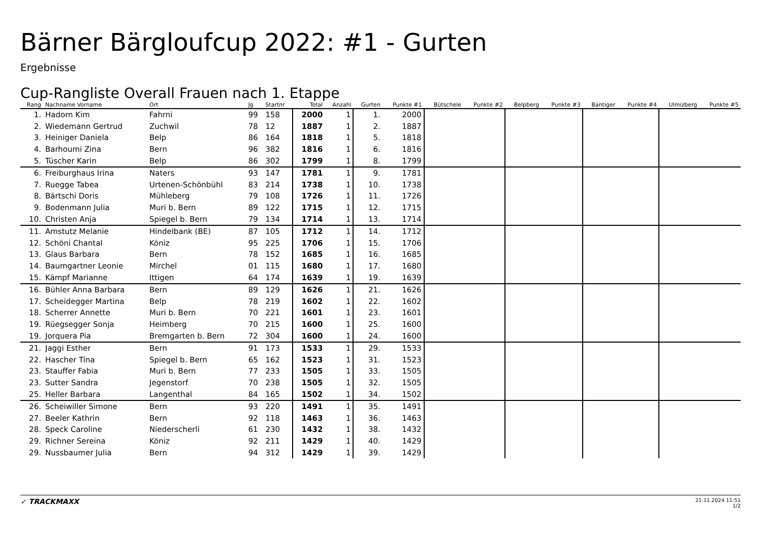Bärner Bärgloufcup 2022: #1 - Gurten
Ergebnisse
Cup-Rangliste Overall Frauen nach 1. Etappe
| Rang | Nachname Vorname | Ort | Jg | Startnr | Total | Anzahl | Gurten | Punkte #1 | Bütschele | Punkte #2 | Belpberg | Punkte #3 | Bantiger | Punkte #4 | Ulmizberg | Punkte #5 |
| --- | --- | --- | --- | --- | --- | --- | --- | --- | --- | --- | --- | --- | --- | --- | --- | --- |
| 1. | Hadorn Kim | Fahrni | 99 | 158 | 2000 | 1 | 1. | 2000 | | | | | | | | |
| 2. | Wiedemann Gertrud | Zuchwil | 78 | 12 | 1887 | 1 | 2. | 1887 | | | | | | | | |
| 3. | Heiniger Daniela | Belp | 86 | 164 | 1818 | 1 | 5. | 1818 | | | | | | | | |
| 4. | Barhoumi Zina | Bern | 96 | 382 | 1816 | 1 | 6. | 1816 | | | | | | | | |
| 5. | Tüscher Karin | Belp | 86 | 302 | 1799 | 1 | 8. | 1799 | | | | | | | | |
| 6. | Freiburghaus Irina | Naters | 93 | 147 | 1781 | 1 | 9. | 1781 | | | | | | | | |
| 7. | Ruegge Tabea | Urtenen-Schönbühl | 83 | 214 | 1738 | 1 | 10. | 1738 | | | | | | | | |
| 8. | Bärtschi Doris | Mühleberg | 79 | 108 | 1726 | 1 | 11. | 1726 | | | | | | | | |
| 9. | Bodenmann Julia | Muri b. Bern | 89 | 122 | 1715 | 1 | 12. | 1715 | | | | | | | | |
| 10. | Christen Anja | Spiegel b. Bern | 79 | 134 | 1714 | 1 | 13. | 1714 | | | | | | | | |
| 11. | Amstutz Melanie | Hindelbank (BE) | 87 | 105 | 1712 | 1 | 14. | 1712 | | | | | | | | |
| 12. | Schöni Chantal | Köniz | 95 | 225 | 1706 | 1 | 15. | 1706 | | | | | | | | |
| 13. | Glaus Barbara | Bern | 78 | 152 | 1685 | 1 | 16. | 1685 | | | | | | | | |
| 14. | Baumgartner Leonie | Mirchel | 01 | 115 | 1680 | 1 | 17. | 1680 | | | | | | | | |
| 15. | Kämpf Marianne | Ittigen | 64 | 174 | 1639 | 1 | 19. | 1639 | | | | | | | | |
| 16. | Bühler Anna Barbara | Bern | 89 | 129 | 1626 | 1 | 21. | 1626 | | | | | | | | |
| 17. | Scheidegger Martina | Belp | 78 | 219 | 1602 | 1 | 22. | 1602 | | | | | | | | |
| 18. | Scherrer Annette | Muri b. Bern | 70 | 221 | 1601 | 1 | 23. | 1601 | | | | | | | | |
| 19. | Rüegsegger Sonja | Heimberg | 70 | 215 | 1600 | 1 | 25. | 1600 | | | | | | | | |
| 19. | Jorquera Pia | Bremgarten b. Bern | 72 | 304 | 1600 | 1 | 24. | 1600 | | | | | | | | |
| 21. | Jaggi Esther | Bern | 91 | 173 | 1533 | 1 | 29. | 1533 | | | | | | | | |
| 22. | Hascher Tina | Spiegel b. Bern | 65 | 162 | 1523 | 1 | 31. | 1523 | | | | | | | | |
| 23. | Stauffer Fabia | Muri b. Bern | 77 | 233 | 1505 | 1 | 33. | 1505 | | | | | | | | |
| 23. | Sutter Sandra | Jegenstorf | 70 | 238 | 1505 | 1 | 32. | 1505 | | | | | | | | |
| 25. | Heller Barbara | Langenthal | 84 | 165 | 1502 | 1 | 34. | 1502 | | | | | | | | |
| 26. | Scheiwiller Simone | Bern | 93 | 220 | 1491 | 1 | 35. | 1491 | | | | | | | | |
| 27. | Beeler Kathrin | Bern | 92 | 118 | 1463 | 1 | 36. | 1463 | | | | | | | | |
| 28. | Speck Caroline | Niederscherli | 61 | 230 | 1432 | 1 | 38. | 1432 | | | | | | | | |
| 29. | Richner Sereina | Köniz | 92 | 211 | 1429 | 1 | 40. | 1429 | | | | | | | | |
| 29. | Nussbaumer Julia | Bern | 94 | 312 | 1429 | 1 | 39. | 1429 | | | | | | | | |
✓ TRACKMAXX
21.11.2024 11:51
1/2